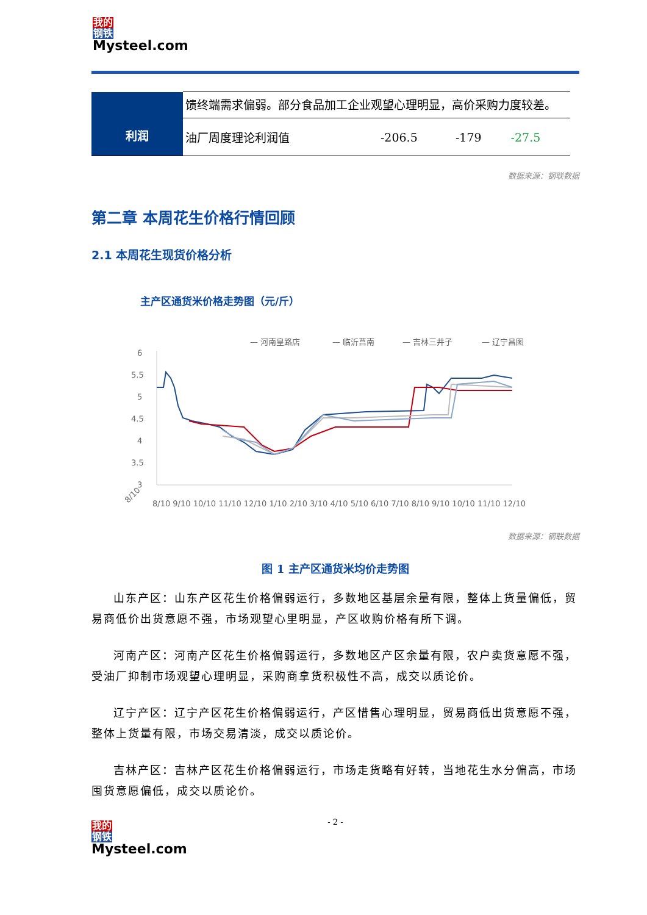我的
钢铁
Mysteel.com
| 利润 | 馈终端需求偏弱。部分食品加工企业观望心理明显，高价采购力度较差。 | | | |
| | 油厂周度理论利润值 | -206.5 | -179 | -27.5 |
数据来源：钢联数据
第二章 本周花生价格行情回顾
2.1 本周花生现货价格分析
主产区通货米价格走势图（元/斤）
— 河南皇路店
— 临沂莒南
— 吉林三井子
— 辽宁昌图
6
5.5
5
4.5
4
3.5
3
8/10
8/10 9/10 10/10 11/10 12/10 1/10 2/10 3/10 4/10 5/10 6/10 7/10 8/10 9/10 10/10 11/10 12/10
数据来源：钢联数据
图 1 主产区通货米均价走势图
山东产区：山东产区花生价格偏弱运行，多数地区基层余量有限，整体上货量偏低，贸易商低价出货意愿不强，市场观望心里明显，产区收购价格有所下调。
河南产区：河南产区花生价格偏弱运行，多数地区产区余量有限，农户卖货意愿不强，受油厂抑制市场观望心理明显，采购商拿货积极性不高，成交以质论价。
辽宁产区：辽宁产区花生价格偏弱运行，产区惜售心理明显，贸易商低出货意愿不强，整体上货量有限，市场交易清淡，成交以质论价。
吉林产区：吉林产区花生价格偏弱运行，市场走货略有好转，当地花生水分偏高，市场囤货意愿偏低，成交以质论价。
- 2 -
我的
钢铁
Mysteel.com